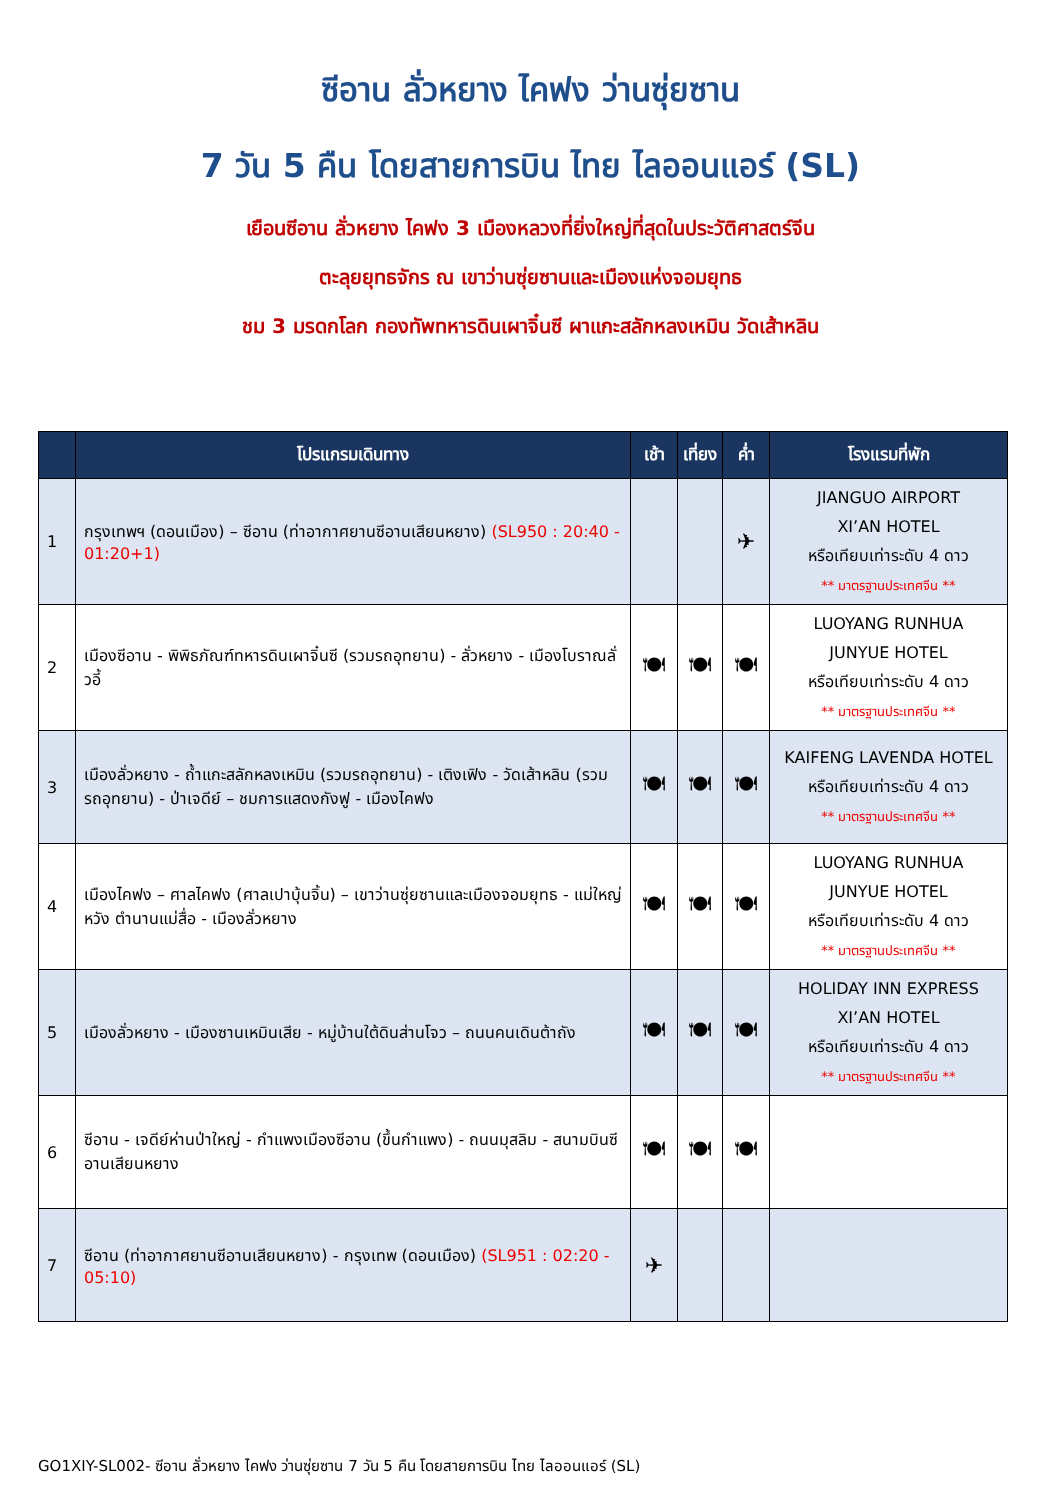ซีอาน ลั่วหยาง ไคฟง ว่านซุ่ยซาน
7 วัน 5 คืน โดยสายการบิน ไทย ไลออนแอร์ (SL)
เยือนซีอาน ลั่วหยาง ไคฟง 3 เมืองหลวงที่ยิ่งใหญ่ที่สุดในประวัติศาสตร์จีน
ตะลุยยุทธจักร ณ เขาว่านซุ่ยซานและเมืองแห่งจอมยุทธ
ชม 3 มรดกโลก กองทัพทหารดินเผาจิ๋นซี ผาแกะสลักหลงเหมิน วัดเส้าหลิน
| | โปรแกรมเดินทาง | เช้า | เที่ยง | ค่ำ | โรงแรมที่พัก |
| --- | --- | --- | --- | --- | --- |
| 1 | กรุงเทพฯ (ดอนเมือง) – ซีอาน (ท่าอากาศยานซีอานเสียนหยาง) (SL950 : 20:40 - 01:20+1) | | | ✈ | JIANGUO AIRPORT XI’AN HOTEL หรือเทียบเท่าระดับ 4 ดาว ** มาตรฐานประเทศจีน ** |
| 2 | เมืองซีอาน - พิพิธภัณฑ์ทหารดินเผาจิ๋นซี (รวมรถอุทยาน) - ลั่วหยาง - เมืองโบราณลั่วอี้ | 🍽 | 🍽 | 🍽 | LUOYANG RUNHUA JUNYUE HOTEL หรือเทียบเท่าระดับ 4 ดาว ** มาตรฐานประเทศจีน ** |
| 3 | เมืองลั่วหยาง - ถ้ำแกะสลักหลงเหมิน (รวมรถอุทยาน) - เติงเฟิง - วัดเส้าหลิน (รวมรถอุทยาน) - ป่าเจดีย์ – ชมการแสดงกังฟู - เมืองไคฟง | 🍽 | 🍽 | 🍽 | KAIFENG LAVENDA HOTEL หรือเทียบเท่าระดับ 4 ดาว ** มาตรฐานประเทศจีน ** |
| 4 | เมืองไคฟง – ศาลไคฟง (ศาลเปาบุ้นจิ้น) – เขาว่านซุ่ยซานและเมืองจอมยุทธ - แม่ใหญ่หวัง ตำนานแม่สื่อ - เมืองลั่วหยาง | 🍽 | 🍽 | 🍽 | LUOYANG RUNHUA JUNYUE HOTEL หรือเทียบเท่าระดับ 4 ดาว ** มาตรฐานประเทศจีน ** |
| 5 | เมืองลั่วหยาง - เมืองซานเหมินเสีย - หมู่บ้านใต้ดินส่านโจว – ถนนคนเดินต้าถัง | 🍽 | 🍽 | 🍽 | HOLIDAY INN EXPRESS XI’AN HOTEL หรือเทียบเท่าระดับ 4 ดาว ** มาตรฐานประเทศจีน ** |
| 6 | ซีอาน - เจดีย์ห่านป่าใหญ่ - กำแพงเมืองซีอาน (ขึ้นกำแพง) - ถนนมุสลิม - สนามบินซีอานเสียนหยาง | 🍽 | 🍽 | 🍽 | |
| 7 | ซีอาน (ท่าอากาศยานซีอานเสียนหยาง) - กรุงเทพ (ดอนเมือง) (SL951 : 02:20 - 05:10) | ✈ | | | |
GO1XIY-SL002- ซีอาน ลั่วหยาง ไคฟง ว่านซุ่ยซาน 7 วัน 5 คืน โดยสายการบิน ไทย ไลออนแอร์ (SL)